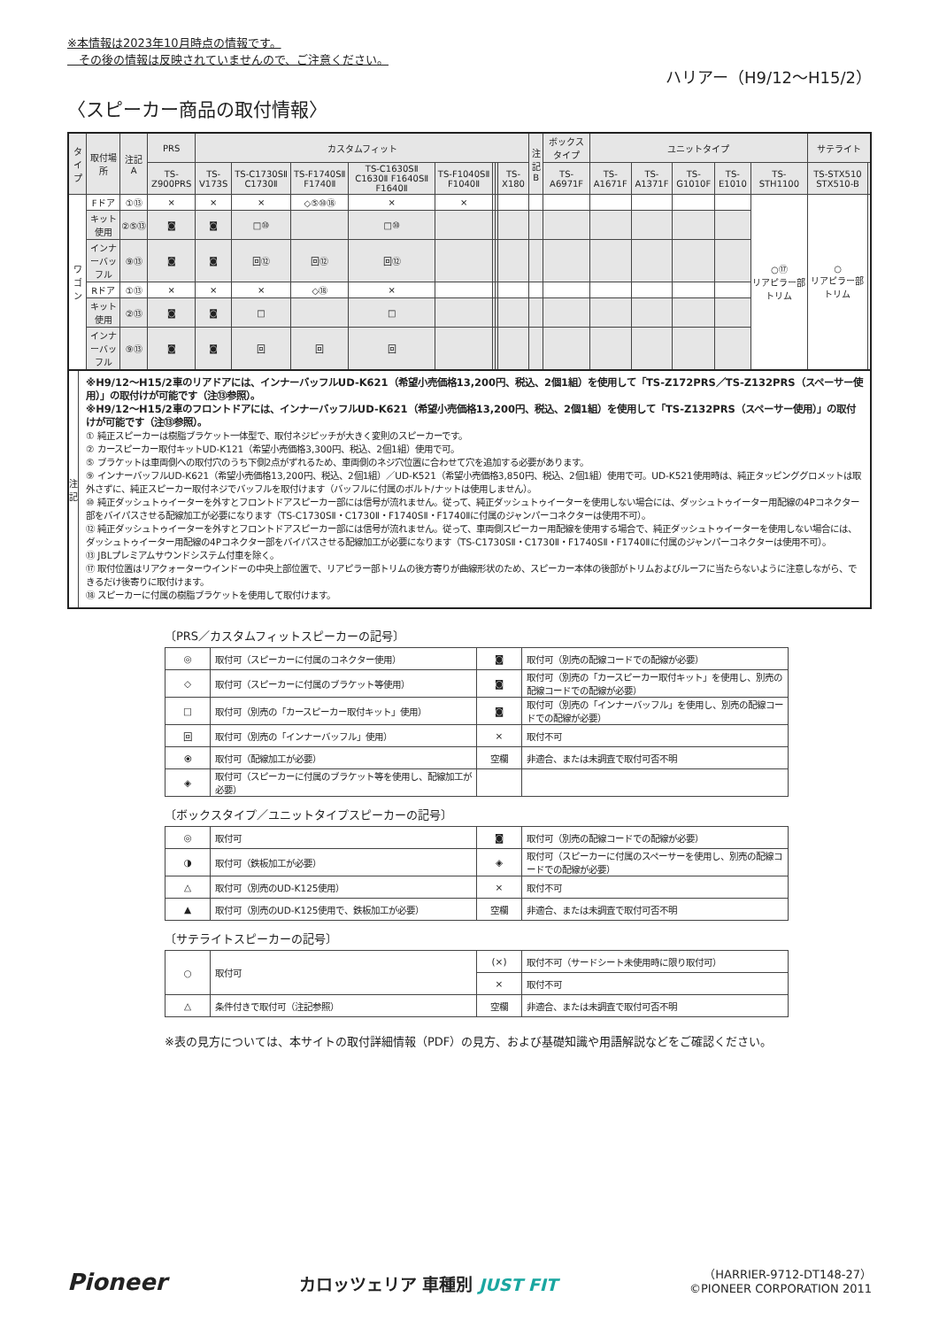※本情報は2023年10月時点の情報です。
　その後の情報は反映されていませんので、ご注意ください。
ハリアー（H9/12〜H15/2）
〈スピーカー商品の取付情報〉
| タイプ | 取付場所 | 注記 A | PRS | カスタムフィット | | | | | | | | 注記 B | ボックスタイプ | ユニットタイプ | | | | | サテライト | |
| --- | --- | --- | --- | --- | --- | --- | --- | --- | --- | --- | --- | --- | --- | --- | --- | --- | --- | --- | --- | --- |
| | | | TS-Z900PRS | TS-V173S | TS-C1730SⅡ C1730Ⅱ | TS-F1740SⅡ F1740Ⅱ | TS-C1630SⅡ C1630Ⅱ F1640SⅡ F1640Ⅱ | TS-F1040SⅡ F1040Ⅱ | | | TS-X180 | | TS-A6971F | TS-A1671F | TS-A1371F | TS-G1010F | TS-E1010 | TS-STH1100 | TS-STX510 STX510-B | |
| ワゴン | Fドア | ①⑬ | × | × | × | ◇⑤⑩⑱ | × | × | | | | | | | | | | ○⑰ リアピラー部トリム | ○ リアピラー部トリム | |
| | キット使用 | ②⑤⑬ | ◙ | ◙ | □⑩ | | □⑩ | | | | | | | | | | | | | |
| | インナーバッフル | ⑨⑬ | ◙ | ◙ | 回⑫ | 回⑫ | 回⑫ | | | | | | | | | | | | | |
| | Rドア | ①⑬ | × | × | × | ◇⑱ | × | | | | | | | | | | | | | |
| | キット使用 | ②⑬ | ◙ | ◙ | □ | | □ | | | | | | | | | | | | | |
| | インナーバッフル | ⑨⑬ | ◙ | ◙ | 回 | 回 | 回 | | | | | | | | | | | | | |
注
記
※H9/12〜H15/2車のリアドアには、インナーバッフルUD-K621（希望小売価格13,200円、税込、2個1組）を使用して「TS-Z172PRS／TS-Z132PRS（スペーサー使用）」の取付けが可能です（注⑬参照）。
※H9/12〜H15/2車のフロントドアには、インナーバッフルUD-K621（希望小売価格13,200円、税込、2個1組）を使用して「TS-Z132PRS（スペーサー使用）」の取付けが可能です（注⑬参照）。
① 純正スピーカーは樹脂ブラケット一体型で、取付ネジピッチが大きく変則のスピーカーです。
② カースピーカー取付キットUD-K121（希望小売価格3,300円、税込、2個1組）使用で可。
⑤ ブラケットは車両側への取付穴のうち下側2点がずれるため、車両側のネジ穴位置に合わせて穴を追加する必要があります。
⑨ インナーバッフルUD-K621（希望小売価格13,200円、税込、2個1組）／UD-K521（希望小売価格3,850円、税込、2個1組）使用で可。UD-K521使用時は、純正タッピンググロメットは取外さずに、純正スピーカー取付ネジでバッフルを取付けます（バッフルに付属のボルト/ナットは使用しません）。
⑩ 純正ダッシュトゥイーターを外すとフロントドアスピーカー部には信号が流れません。従って、純正ダッシュトゥイーターを使用しない場合には、ダッシュトゥイーター用配線の4Pコネクター部をバイパスさせる配線加工が必要になります（TS-C1730SⅡ・C1730Ⅱ・F1740SⅡ・F1740Ⅱに付属のジャンパーコネクターは使用不可）。
⑫ 純正ダッシュトゥイーターを外すとフロントドアスピーカー部には信号が流れません。従って、車両側スピーカー用配線を使用する場合で、純正ダッシュトゥイーターを使用しない場合には、ダッシュトゥイーター用配線の4Pコネクター部をバイパスさせる配線加工が必要になります（TS-C1730SⅡ・C1730Ⅱ・F1740SⅡ・F1740Ⅱに付属のジャンパーコネクターは使用不可）。
⑬ JBLプレミアムサウンドシステム付車を除く。
⑰ 取付位置はリアクォーターウインドーの中央上部位置で、リアピラー部トリムの後方寄りが曲線形状のため、スピーカー本体の後部がトリムおよびルーフに当たらないように注意しながら、できるだけ後寄りに取付けます。
⑱ スピーカーに付属の樹脂ブラケットを使用して取付けます。
〔PRS／カスタムフィットスピーカーの記号〕
| ◎ | 取付可（スピーカーに付属のコネクター使用） | ◙ | 取付可（別売の配線コードでの配線が必要） |
| ◇ | 取付可（スピーカーに付属のブラケット等使用） | ◙ | 取付可（別売の「カースピーカー取付キット」を使用し、別売の配線コードでの配線が必要） |
| □ | 取付可（別売の「カースピーカー取付キット」使用） | ◙ | 取付可（別売の「インナーバッフル」を使用し、別売の配線コードでの配線が必要） |
| 回 | 取付可（別売の「インナーバッフル」使用） | × | 取付不可 |
| ⦿ | 取付可（配線加工が必要） | 空欄 | 非適合、または未調査で取付可否不明 |
| ◈ | 取付可（スピーカーに付属のブラケット等を使用し、配線加工が必要） | | |
〔ボックスタイプ／ユニットタイプスピーカーの記号〕
| ◎ | 取付可 | ◙ | 取付可（別売の配線コードでの配線が必要） |
| ◑ | 取付可（鉄板加工が必要） | ◈ | 取付可（スピーカーに付属のスペーサーを使用し、別売の配線コードでの配線が必要） |
| △ | 取付可（別売のUD-K125使用） | × | 取付不可 |
| ▲ | 取付可（別売のUD-K125使用で、鉄板加工が必要） | 空欄 | 非適合、または未調査で取付可否不明 |
〔サテライトスピーカーの記号〕
| ○ | 取付可 | (×) | 取付不可（サードシート未使用時に限り取付可） |
| | | × | 取付不可 |
| △ | 条件付きで取付可（注記参照） | 空欄 | 非適合、または未調査で取付可否不明 |
※表の見方については、本サイトの取付詳細情報（PDF）の見方、および基礎知識や用語解説などをご確認ください。
Pioneer
カロッツェリア 車種別 JUST FIT
（HARRIER-9712-DT148-27）
©PIONEER CORPORATION 2011